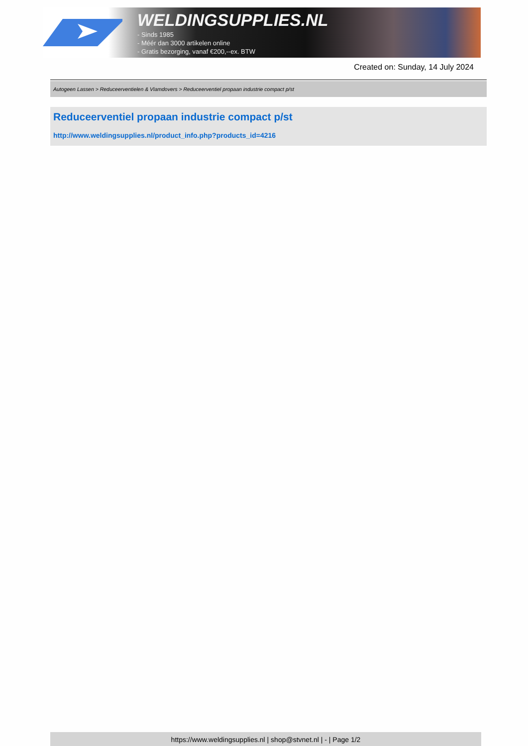WELDINGSUPPLIES.NL
- Sinds 1985
- Méér dan 3000 artikelen online
- Gratis bezorging, vanaf €200,--ex. BTW
Created on: Sunday, 14 July 2024
Autogeen Lassen > Reduceerventielen & Vlamdovers > Reduceerventiel propaan industrie compact p/st
Reduceerventiel propaan industrie compact p/st
http://www.weldingsupplies.nl/product_info.php?products_id=4216
https://www.weldingsupplies.nl | shop@stvnet.nl | - | Page 1/2